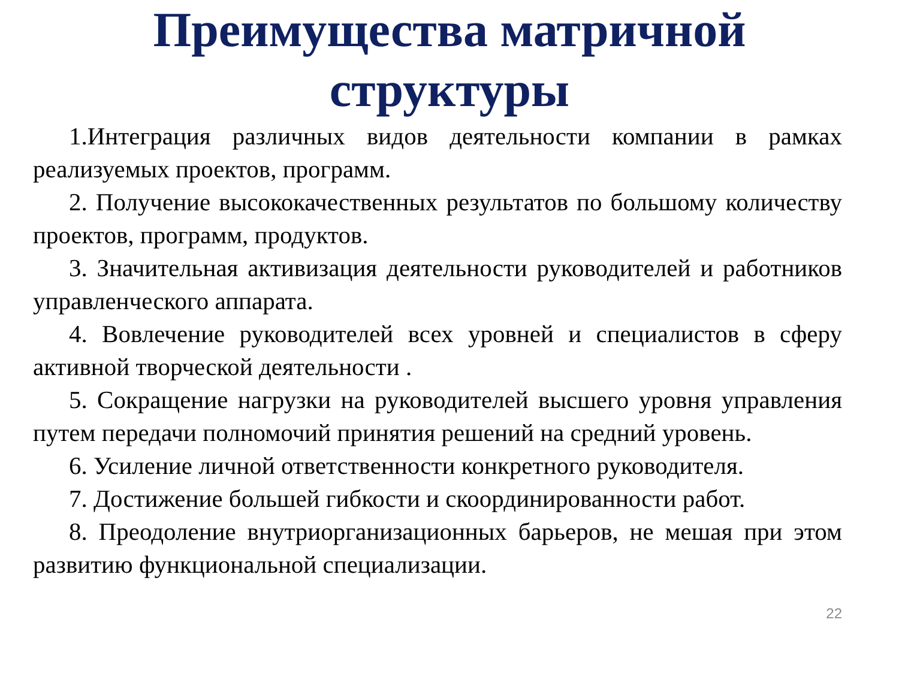Преимущества матричной
структуры
1.Интеграция различных видов деятельности компании в рамках реализуемых проектов, программ.
2. Получение высококачественных результатов по большому количеству проектов, программ, продуктов.
3. Значительная активизация деятельности руководителей и работников управленческого аппарата.
4. Вовлечение руководителей всех уровней и специалистов в сферу активной творческой деятельности .
5. Сокращение нагрузки на руководителей высшего уровня управления путем передачи полномочий принятия решений на средний уровень.
6. Усиление личной ответственности конкретного руководителя.
7. Достижение большей гибкости и скоординированности работ.
8. Преодоление внутриорганизационных барьеров, не мешая при этом развитию функциональной специализации.
22